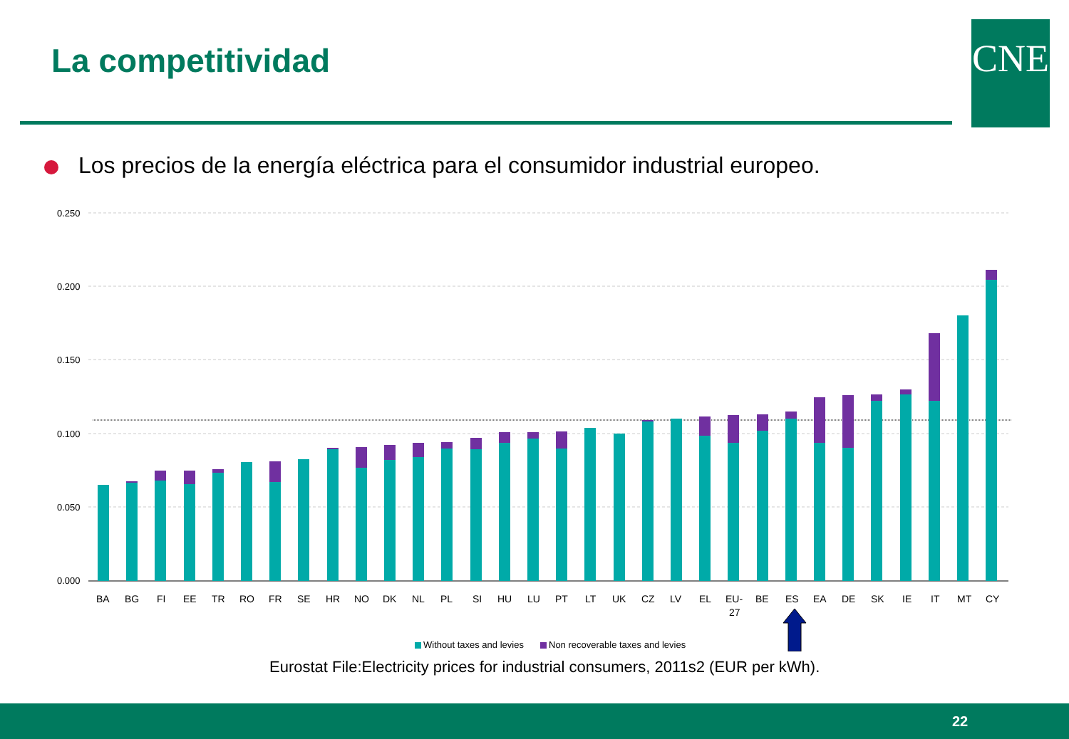La competitividad CNE
Los precios de la energía eléctrica para el consumidor industrial europeo.
0.250
0.200
0.150
0.100
0.050
0.000
BA
BG
FI
EE
TR
RO
FR
SE
HR
NO
DK
NL
PL
SI
HU
LU
PT
LT
UK
CZ
LV
EL
EU-
27
BE
ES
EA
DE
SK
IE
IT
MT
CY
Without taxes and levies
Non recoverable taxes and levies
Eurostat File:Electricity prices for industrial consumers, 2011s2 (EUR per kWh).
22